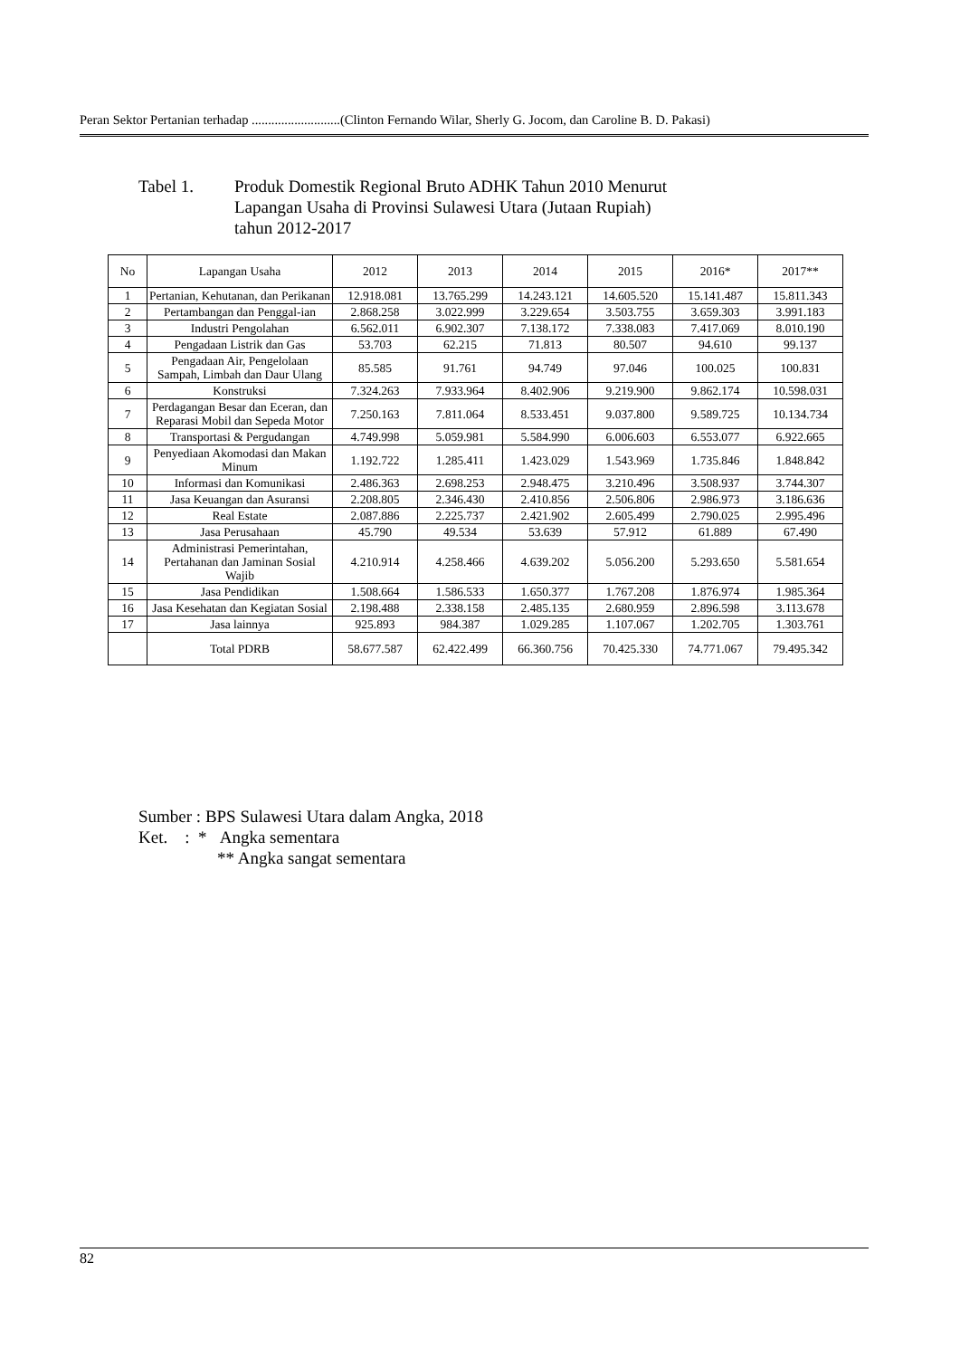Peran Sektor Pertanian terhadap ...........................(Clinton Fernando Wilar, Sherly G. Jocom, dan Caroline B. D. Pakasi)
Tabel 1. Produk Domestik Regional Bruto ADHK Tahun 2010 Menurut
Lapangan Usaha di Provinsi Sulawesi Utara (Jutaan Rupiah)
tahun 2012-2017
| No | Lapangan Usaha | 2012 | 2013 | 2014 | 2015 | 2016* | 2017** |
| --- | --- | --- | --- | --- | --- | --- | --- |
| 1 | Pertanian, Kehutanan, dan Perikanan | 12.918.081 | 13.765.299 | 14.243.121 | 14.605.520 | 15.141.487 | 15.811.343 |
| 2 | Pertambangan dan Penggal-ian | 2.868.258 | 3.022.999 | 3.229.654 | 3.503.755 | 3.659.303 | 3.991.183 |
| 3 | Industri Pengolahan | 6.562.011 | 6.902.307 | 7.138.172 | 7.338.083 | 7.417.069 | 8.010.190 |
| 4 | Pengadaan Listrik dan Gas | 53.703 | 62.215 | 71.813 | 80.507 | 94.610 | 99.137 |
| 5 | Pengadaan Air, Pengelolaan Sampah, Limbah dan Daur Ulang | 85.585 | 91.761 | 94.749 | 97.046 | 100.025 | 100.831 |
| 6 | Konstruksi | 7.324.263 | 7.933.964 | 8.402.906 | 9.219.900 | 9.862.174 | 10.598.031 |
| 7 | Perdagangan Besar dan Eceran, dan Reparasi Mobil dan Sepeda Motor | 7.250.163 | 7.811.064 | 8.533.451 | 9.037.800 | 9.589.725 | 10.134.734 |
| 8 | Transportasi & Pergudangan | 4.749.998 | 5.059.981 | 5.584.990 | 6.006.603 | 6.553.077 | 6.922.665 |
| 9 | Penyediaan Akomodasi dan Makan Minum | 1.192.722 | 1.285.411 | 1.423.029 | 1.543.969 | 1.735.846 | 1.848.842 |
| 10 | Informasi dan Komunikasi | 2.486.363 | 2.698.253 | 2.948.475 | 3.210.496 | 3.508.937 | 3.744.307 |
| 11 | Jasa Keuangan dan Asuransi | 2.208.805 | 2.346.430 | 2.410.856 | 2.506.806 | 2.986.973 | 3.186.636 |
| 12 | Real Estate | 2.087.886 | 2.225.737 | 2.421.902 | 2.605.499 | 2.790.025 | 2.995.496 |
| 13 | Jasa Perusahaan | 45.790 | 49.534 | 53.639 | 57.912 | 61.889 | 67.490 |
| 14 | Administrasi Pemerintahan, Pertahanan dan Jaminan Sosial Wajib | 4.210.914 | 4.258.466 | 4.639.202 | 5.056.200 | 5.293.650 | 5.581.654 |
| 15 | Jasa Pendidikan | 1.508.664 | 1.586.533 | 1.650.377 | 1.767.208 | 1.876.974 | 1.985.364 |
| 16 | Jasa Kesehatan dan Kegiatan Sosial | 2.198.488 | 2.338.158 | 2.485.135 | 2.680.959 | 2.896.598 | 3.113.678 |
| 17 | Jasa lainnya | 925.893 | 984.387 | 1.029.285 | 1.107.067 | 1.202.705 | 1.303.761 |
| | Total PDRB | 58.677.587 | 62.422.499 | 66.360.756 | 70.425.330 | 74.771.067 | 79.495.342 |
Sumber : BPS Sulawesi Utara dalam Angka, 2018
Ket. : * Angka sementara
** Angka sangat sementara
82